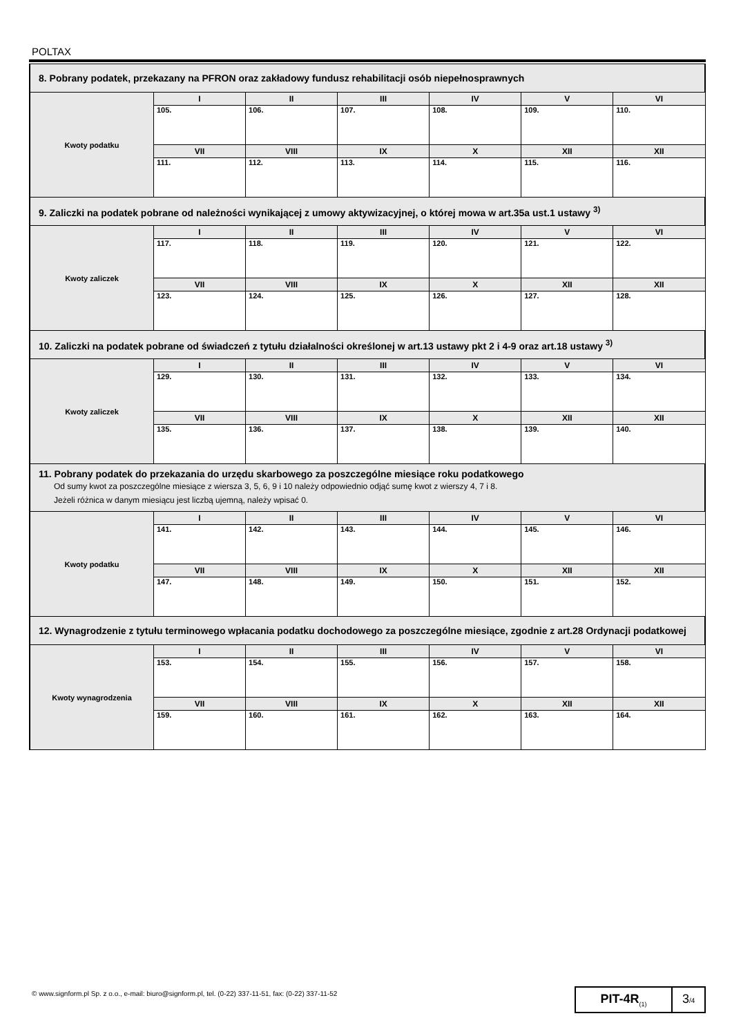POLTAX
| 8. Pobrany podatek, przekazany na PFRON oraz zakładowy fundusz rehabilitacji osób niepełnosprawnych | | | | | | |
| Kwoty podatku | I | II | III | IV | V | VI |
| | 105. | 106. | 107. | 108. | 109. | 110. |
| | VII | VIII | IX | X | XII | XII |
| | 111. | 112. | 113. | 114. | 115. | 116. |
| 9. Zaliczki na podatek pobrane od należności wynikającej z umowy aktywizacyjnej, o której mowa w art.35a ust.1 ustawy <sup>3)</sup> | | | | | | |
| Kwoty zaliczek | I | II | III | IV | V | VI |
| | 117. | 118. | 119. | 120. | 121. | 122. |
| | VII | VIII | IX | X | XII | XII |
| | 123. | 124. | 125. | 126. | 127. | 128. |
| 10. Zaliczki na podatek pobrane od świadczeń z tytułu działalności określonej w art.13 ustawy pkt 2 i 4-9 oraz art.18 ustawy <sup>3)</sup> | | | | | | |
| Kwoty zaliczek | I | II | III | IV | V | VI |
| | 129. | 130. | 131. | 132. | 133. | 134. |
| | VII | VIII | IX | X | XII | XII |
| | 135. | 136. | 137. | 138. | 139. | 140. |
| 11. Pobrany podatek do przekazania do urzędu skarbowego za poszczególne miesiące roku podatkowego Od sumy kwot za poszczególne miesiące z wiersza 3, 5, 6, 9 i 10 należy odpowiednio odjąć sumę kwot z wierszy 4, 7 i 8. Jeżeli różnica w danym miesiącu jest liczbą ujemną, należy wpisać 0. | | | | | | |
| Kwoty podatku | I | II | III | IV | V | VI |
| | 141. | 142. | 143. | 144. | 145. | 146. |
| | VII | VIII | IX | X | XII | XII |
| | 147. | 148. | 149. | 150. | 151. | 152. |
| 12. Wynagrodzenie z tytułu terminowego wpłacania podatku dochodowego za poszczególne miesiące, zgodnie z art.28 Ordynacji podatkowej | | | | | | |
| Kwoty wynagrodzenia | I | II | III | IV | V | VI |
| | 153. | 154. | 155. | 156. | 157. | 158. |
| | VII | VIII | IX | X | XII | XII |
| | 159. | 160. | 161. | 162. | 163. | 164. |
© www.signform.pl Sp. z o.o., e-mail: biuro@signform.pl, tel. (0-22) 337-11-51, fax: (0-22) 337-11-52
PIT-4R<sub>(1)</sub>
3/4